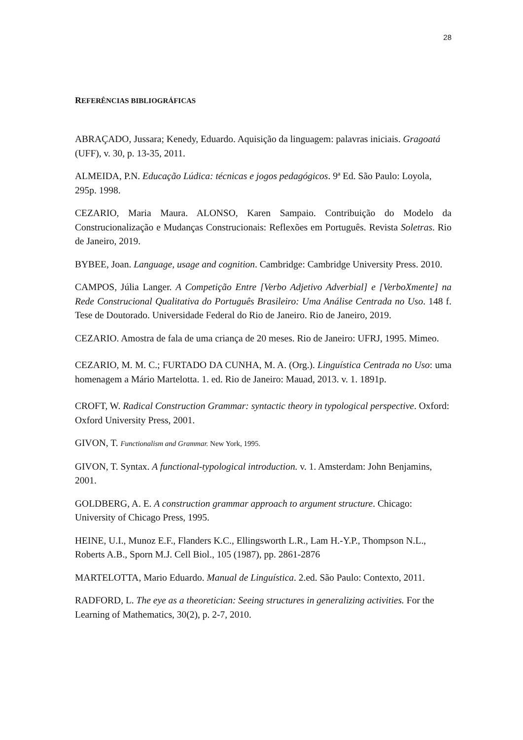28
REFERÊNCIAS BIBLIOGRÁFICAS
ABRAÇADO, Jussara; Kenedy, Eduardo. Aquisição da linguagem: palavras iniciais. Gragoatá (UFF), v. 30, p. 13-35, 2011.
ALMEIDA, P.N. Educação Lúdica: técnicas e jogos pedagógicos. 9ª Ed. São Paulo: Loyola, 295p. 1998.
CEZARIO, Maria Maura. ALONSO, Karen Sampaio. Contribuição do Modelo da Construcionalização e Mudanças Construcionais: Reflexões em Português. Revista Soletras. Rio de Janeiro, 2019.
BYBEE, Joan. Language, usage and cognition. Cambridge: Cambridge University Press. 2010.
CAMPOS, Júlia Langer. A Competição Entre [Verbo Adjetivo Adverbial] e [VerboXmente] na Rede Construcional Qualitativa do Português Brasileiro: Uma Análise Centrada no Uso. 148 f. Tese de Doutorado. Universidade Federal do Rio de Janeiro. Rio de Janeiro, 2019.
CEZARIO. Amostra de fala de uma criança de 20 meses. Rio de Janeiro: UFRJ, 1995. Mimeo.
CEZARIO, M. M. C.; FURTADO DA CUNHA, M. A. (Org.). Linguística Centrada no Uso: uma homenagem a Mário Martelotta. 1. ed. Rio de Janeiro: Mauad, 2013. v. 1. 1891p.
CROFT, W. Radical Construction Grammar: syntactic theory in typological perspective. Oxford: Oxford University Press, 2001.
GIVON, T. Functionalism and Grammar. New York, 1995.
GIVON, T. Syntax. A functional-typological introduction. v. 1. Amsterdam: John Benjamins, 2001.
GOLDBERG, A. E. A construction grammar approach to argument structure. Chicago: University of Chicago Press, 1995.
HEINE, U.I., Munoz E.F., Flanders K.C., Ellingsworth L.R., Lam H.-Y.P., Thompson N.L., Roberts A.B., Sporn M.J. Cell Biol., 105 (1987), pp. 2861-2876
MARTELOTTA, Mario Eduardo. Manual de Linguística. 2.ed. São Paulo: Contexto, 2011.
RADFORD, L. The eye as a theoretician: Seeing structures in generalizing activities. For the Learning of Mathematics, 30(2), p. 2-7, 2010.